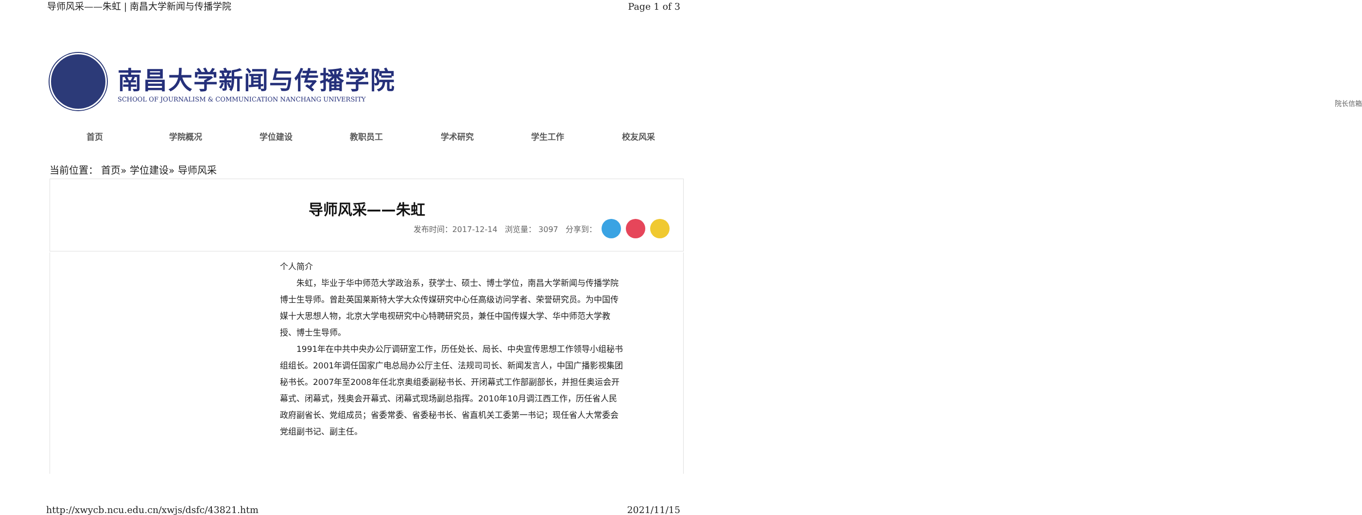导师风采——朱虹 | 南昌大学新闻与传播学院 Page 1 of 3
南昌大学新闻与传播学院
SCHOOL OF JOURNALISM & COMMUNICATION NANCHANG UNIVERSITY
院长信箱
首页 学院概况 学位建设 教职员工 学术研究 学生工作 校友风采
当前位置： 首页» 学位建设» 导师风采
导师风采——朱虹
发布时间：2017-12-14 浏览量： 3097 分享到：
个人简介
朱虹，毕业于华中师范大学政治系，获学士、硕士、博士学位，南昌大学新闻与传播学院博士生导师。曾赴英国莱斯特大学大众传媒研究中心任高级访问学者、荣誉研究员。为中国传媒十大思想人物，北京大学电视研究中心特聘研究员，兼任中国传媒大学、华中师范大学教授、博士生导师。
1991年在中共中央办公厅调研室工作，历任处长、局长、中央宣传思想工作领导小组秘书组组长。2001年调任国家广电总局办公厅主任、法规司司长、新闻发言人，中国广播影视集团秘书长。2007年至2008年任北京奥组委副秘书长、开闭幕式工作部副部长，并担任奥运会开幕式、闭幕式，残奥会开幕式、闭幕式现场副总指挥。2010年10月调江西工作，历任省人民政府副省长、党组成员；省委常委、省委秘书长、省直机关工委第一书记；现任省人大常委会党组副书记、副主任。
http://xwycb.ncu.edu.cn/xwjs/dsfc/43821.htm 2021/11/15